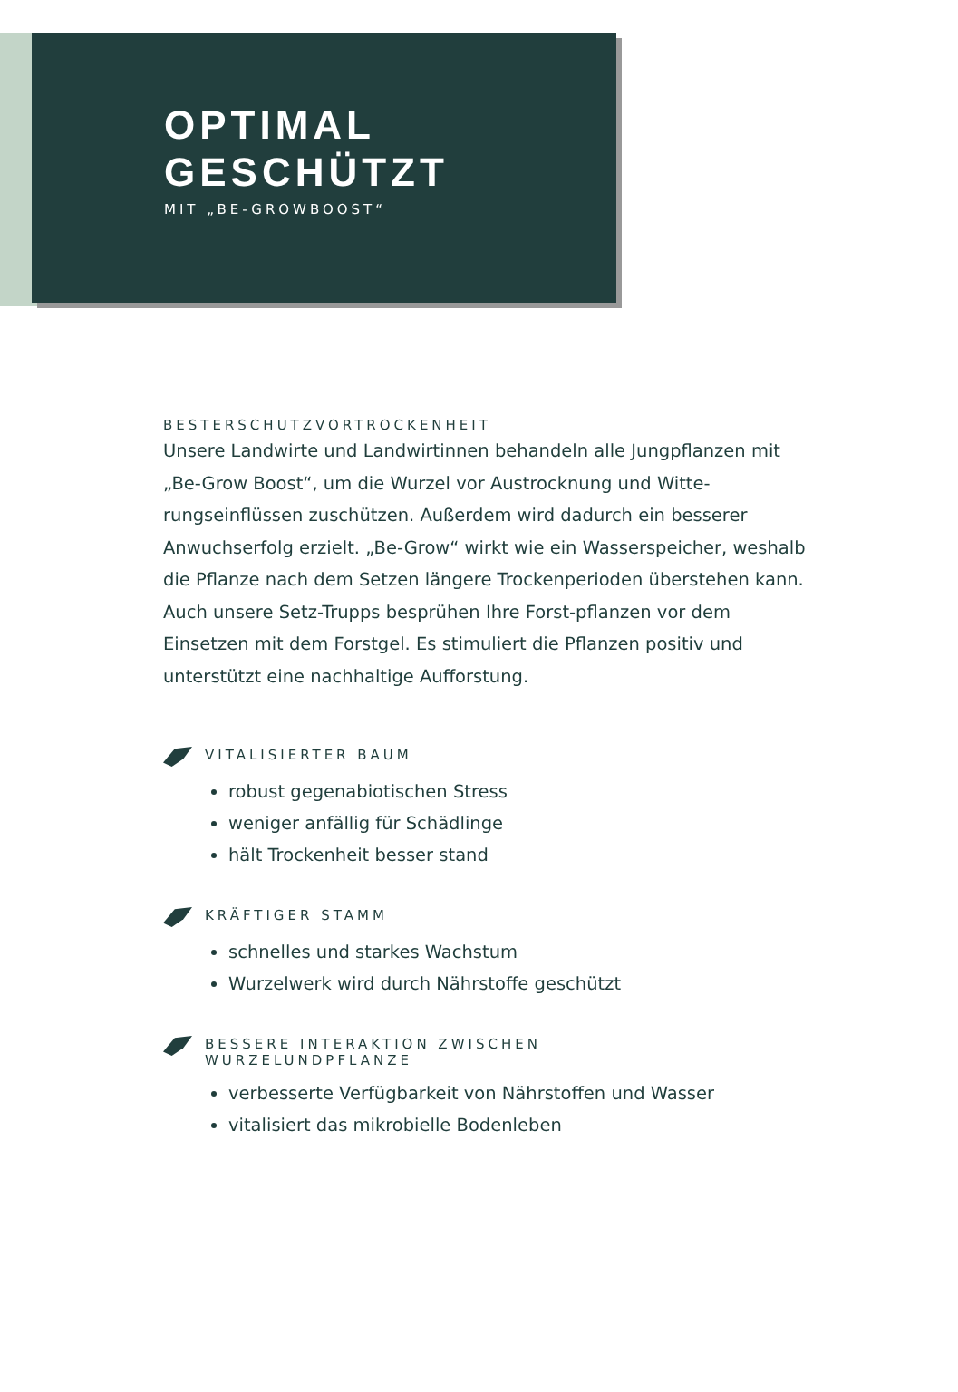OPTIMAL
GESCHÜTZT
MIT „BE-GROWBOOST“
BESTERSCHUTZVORTROCKENHEIT
Unsere Landwirte und Landwirtinnen behandeln alle Jungpflanzen mit „Be-Grow Boost“, um die Wurzel vor Austrocknung und Witte-rungseinflüssen zuschützen. Außerdem wird dadurch ein besserer Anwuchserfolg erzielt. „Be-Grow“ wirkt wie ein Wasserspeicher, weshalb die Pflanze nach dem Setzen längere Trockenperioden überstehen kann. Auch unsere Setz-Trupps besprühen Ihre Forst-pflanzen vor dem Einsetzen mit dem Forstgel. Es stimuliert die Pflanzen positiv und unterstützt eine nachhaltige Aufforstung.
VITALISIERTER BAUM
robust gegenabiotischen Stress
weniger anfällig für Schädlinge
hält Trockenheit besser stand
KRÄFTIGER STAMM
schnelles und starkes Wachstum
Wurzelwerk wird durch Nährstoffe geschützt
BESSERE INTERAKTION ZWISCHEN
WURZELUNDPFLANZE
verbesserte Verfügbarkeit von Nährstoffen und Wasser
vitalisiert das mikrobielle Bodenleben